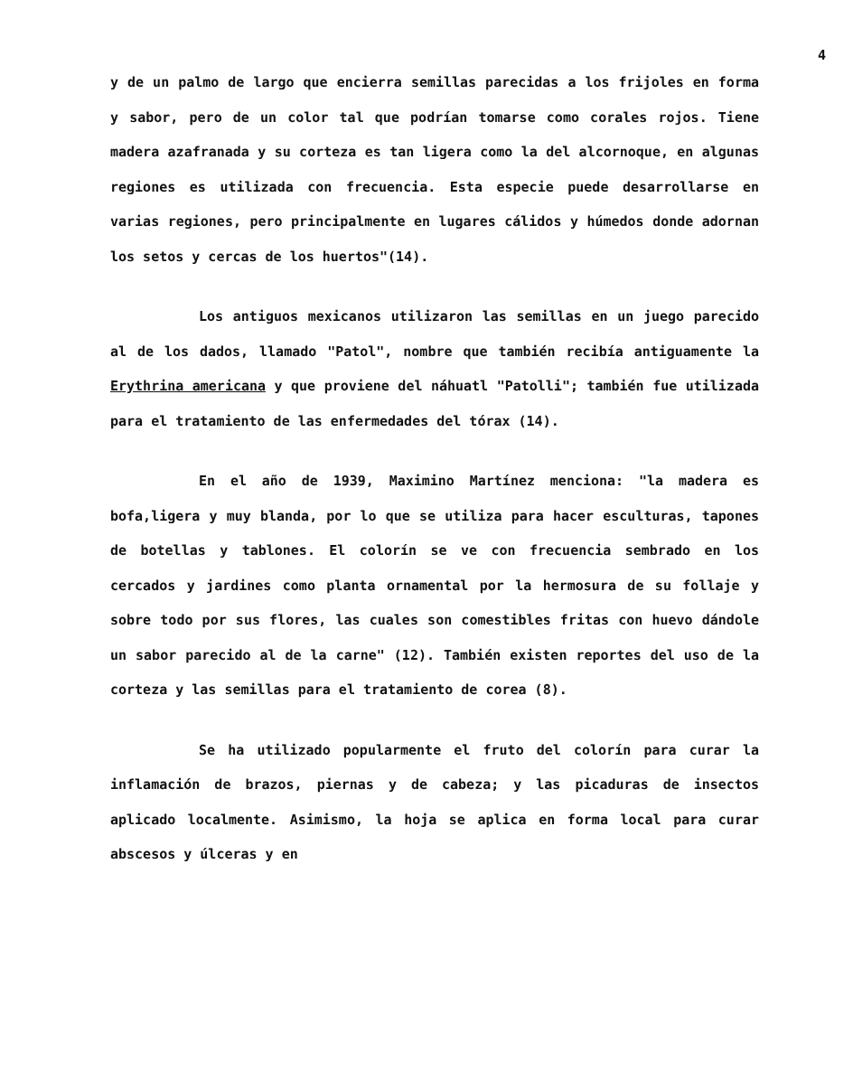4
y de un palmo de largo que encierra semillas parecidas a los frijoles en forma y sabor, pero de un color tal que podrían tomarse como corales rojos. Tiene madera azafranada y su corteza es tan ligera como la del alcornoque, en algunas regiones es utilizada con frecuencia. Esta especie puede desarrollarse en varias regiones, pero principalmente en lugares cálidos y húmedos donde adornan los setos y cercas de los huertos"(14).
Los antiguos mexicanos utilizaron las semillas en un juego parecido al de los dados, llamado "Patol", nombre que también recibía antiguamente la Erythrina americana y que proviene del náhuatl "Patolli"; también fue utilizada para el tratamiento de las enfermedades del tórax (14).
En el año de 1939, Maximino Martínez menciona: "la madera es bofa,ligera y muy blanda, por lo que se utiliza para hacer esculturas, tapones de botellas y tablones. El colorín se ve con frecuencia sembrado en los cercados y jardines como planta ornamental por la hermosura de su follaje y sobre todo por sus flores, las cuales son comestibles fritas con huevo dándole un sabor parecido al de la carne" (12). También existen reportes del uso de la corteza y las semillas para el tratamiento de corea (8).
Se ha utilizado popularmente el fruto del colorín para curar la inflamación de brazos, piernas y de cabeza; y las picaduras de insectos aplicado localmente. Asimismo, la hoja se aplica en forma local para curar abscesos y úlceras y en